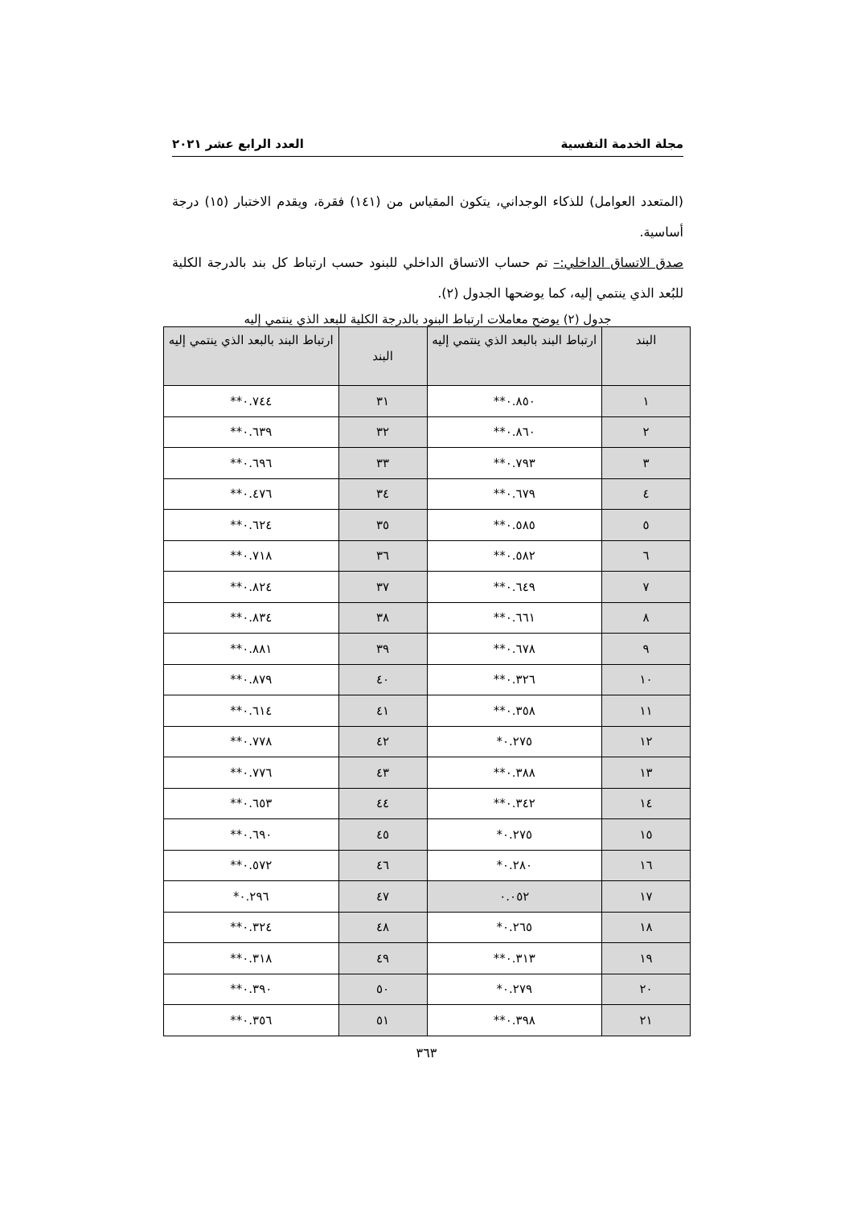مجلة الخدمة النفسية العدد الرابع عشر ٢٠٢١
(المتعدد العوامل) للذكاء الوجداني، يتكون المقياس من (١٤١) فقرة، ويقدم الاختبار (١٥) درجة أساسية.
صدق الاتساق الداخلي:– تم حساب الاتساق الداخلي للبنود حسب ارتباط كل بند بالدرجة الكلية للبُعد الذي ينتمي إليه، كما يوضحها الجدول (٢).
جدول (٢) يوضح معاملات ارتباط البنود بالدرجة الكلية للبعد الذي ينتمي إليه
| البند | ارتباط البند بالبعد الذي ينتمي إليه | البند | ارتباط البند بالبعد الذي ينتمي إليه |
| --- | --- | --- | --- |
| ١ | ٠.٨٥٠** | ٣١ | ٠.٧٤٤** |
| ٢ | ٠.٨٦٠** | ٣٢ | ٠.٦٣٩** |
| ٣ | ٠.٧٩٣** | ٣٣ | ٠.٦٩٦** |
| ٤ | ٠.٦٧٩** | ٣٤ | ٠.٤٧٦** |
| ٥ | ٠.٥٨٥** | ٣٥ | ٠.٦٢٤** |
| ٦ | ٠.٥٨٢** | ٣٦ | ٠.٧١٨** |
| ٧ | ٠.٦٤٩** | ٣٧ | ٠.٨٢٤** |
| ٨ | ٠.٦٦١** | ٣٨ | ٠.٨٣٤** |
| ٩ | ٠.٦٧٨** | ٣٩ | ٠.٨٨١** |
| ١٠ | ٠.٣٢٦** | ٤٠ | ٠.٨٧٩** |
| ١١ | ٠.٣٥٨** | ٤١ | ٠.٦١٤** |
| ١٢ | ٠.٢٧٥* | ٤٢ | ٠.٧٧٨** |
| ١٣ | ٠.٣٨٨** | ٤٣ | ٠.٧٧٦** |
| ١٤ | ٠.٣٤٢** | ٤٤ | ٠.٦٥٣** |
| ١٥ | ٠.٢٧٥* | ٤٥ | ٠.٦٩٠** |
| ١٦ | ٠.٢٨٠* | ٤٦ | ٠.٥٧٢** |
| ١٧ | ٠.٠٥٢ | ٤٧ | ٠.٢٩٦* |
| ١٨ | ٠.٢٦٥* | ٤٨ | ٠.٣٢٤** |
| ١٩ | ٠.٣١٣** | ٤٩ | ٠.٣١٨** |
| ٢٠ | ٠.٢٧٩* | ٥٠ | ٠.٣٩٠** |
| ٢١ | ٠.٣٩٨** | ٥١ | ٠.٣٥٦** |
٣٦٣